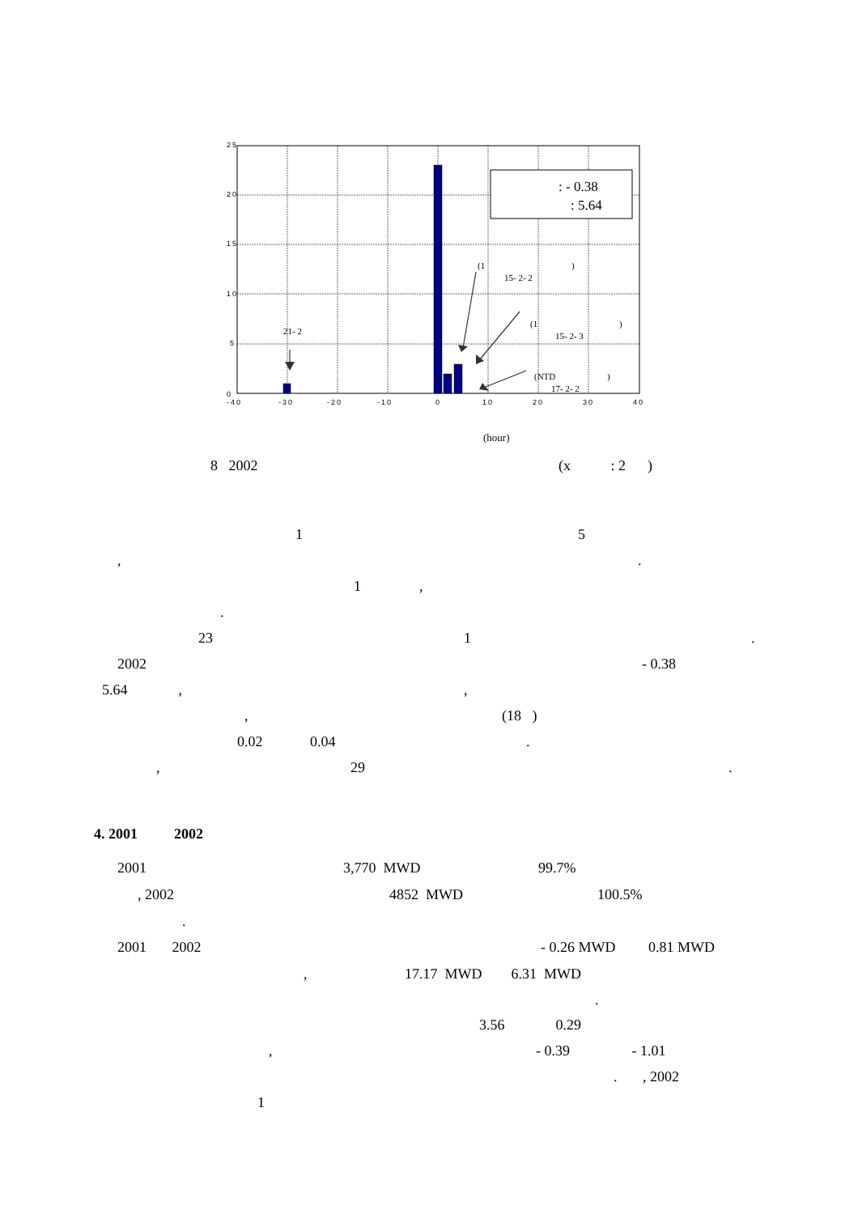25
20
15
10
5
0
-40
-30
-20
-10
0
10
20
30
40
: - 0.38
: 5.64
(1
)
15- 2- 2
(1
)
15- 2- 3
21- 2
(NTD
)
17- 2- 2
(hour)
8 2002
(x : 2 )
1
5
,
.
1 ,
.
23
1
.
2002
- 0.38
5.64 ,
,
,
(18 )
0.02 0.04
.
,
29
.
4. 2001 2002
2001
3,770 MWD
99.7%
, 2002
4852 MWD
100.5%
.
2001 2002
- 0.26 MWD 0.81 MWD
,
17.17 MWD 6.31 MWD
.
3.56 0.29
,
- 0.39 - 1.01
. , 2002
1